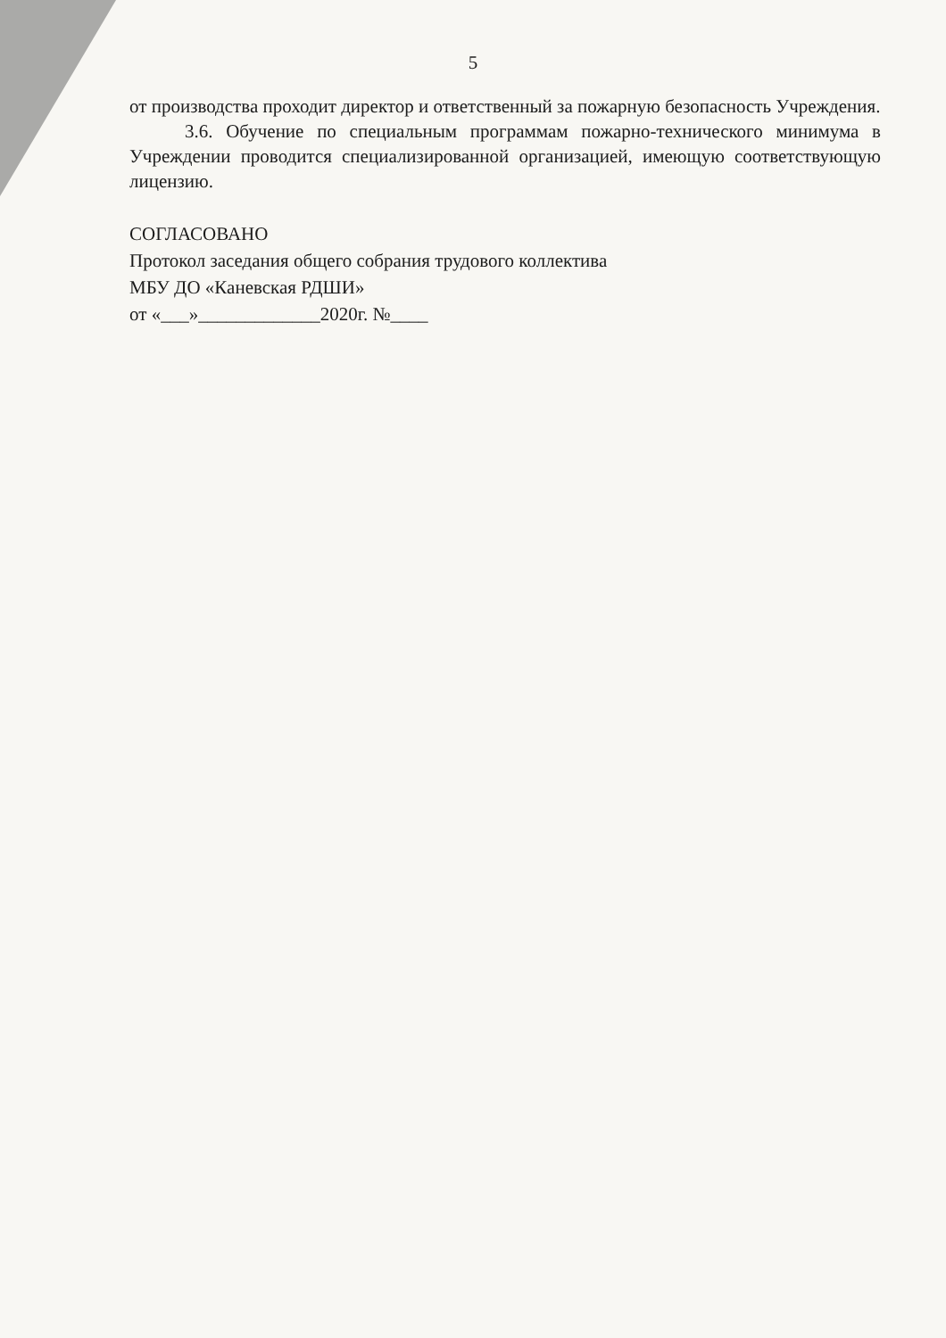5
от производства проходит директор и ответственный за пожарную безопасность Учреждения.
3.6. Обучение по специальным программам пожарно-технического минимума в Учреждении проводится специализированной организацией, имеющую соответствующую лицензию.
СОГЛАСОВАНО
Протокол заседания общего собрания трудового коллектива
МБУ ДО «Каневская РДШИ»
от «___»_____________2020г. №____